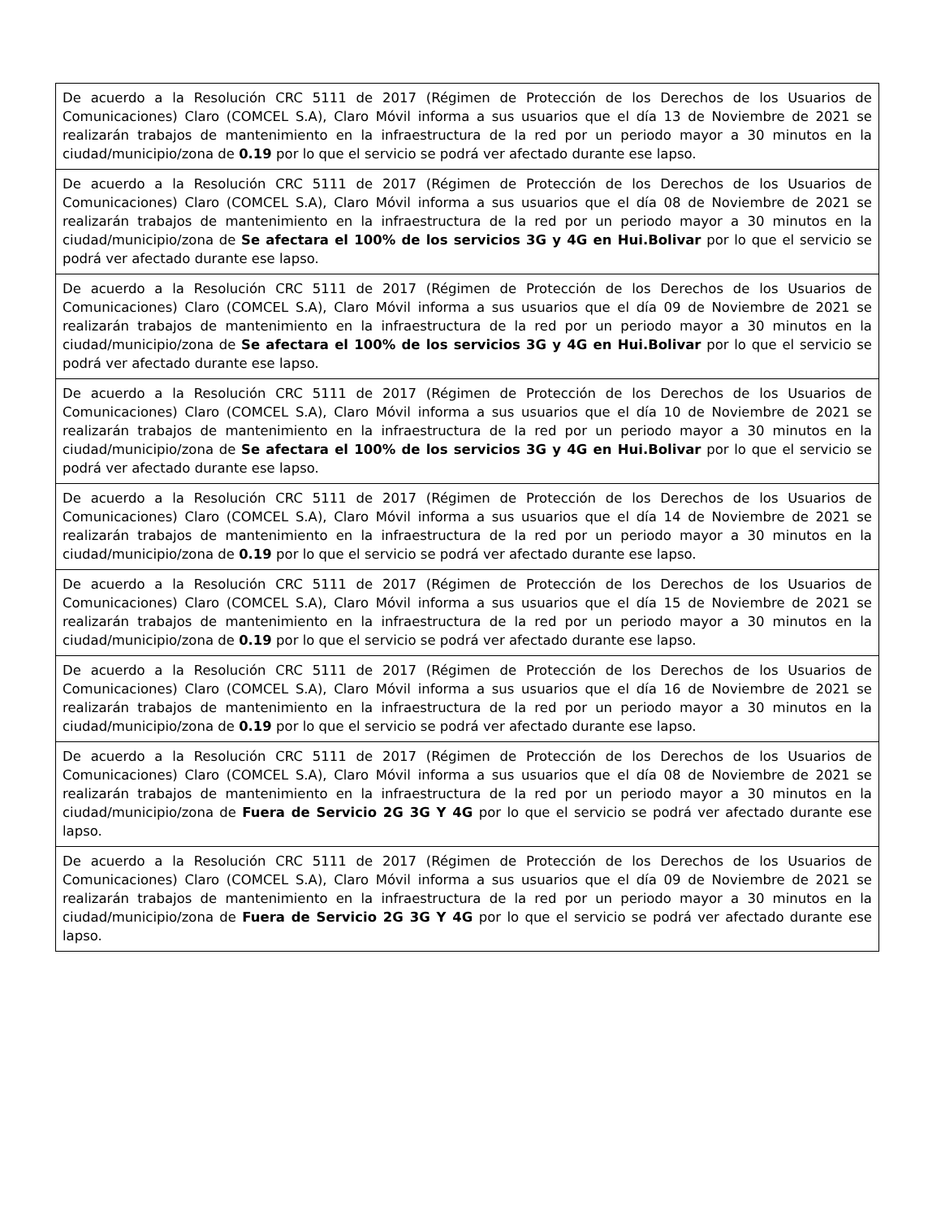| De acuerdo a la Resolución CRC 5111 de 2017 (Régimen de Protección de los Derechos de los Usuarios de Comunicaciones) Claro (COMCEL S.A), Claro Móvil informa a sus usuarios que el día 13 de Noviembre de 2021 se realizarán trabajos de mantenimiento en la infraestructura de la red por un periodo mayor a 30 minutos en la ciudad/municipio/zona de 0.19 por lo que el servicio se podrá ver afectado durante ese lapso. |
| De acuerdo a la Resolución CRC 5111 de 2017 (Régimen de Protección de los Derechos de los Usuarios de Comunicaciones) Claro (COMCEL S.A), Claro Móvil informa a sus usuarios que el día 08 de Noviembre de 2021 se realizarán trabajos de mantenimiento en la infraestructura de la red por un periodo mayor a 30 minutos en la ciudad/municipio/zona de Se afectara el 100% de los servicios 3G y 4G en Hui.Bolivar por lo que el servicio se podrá ver afectado durante ese lapso. |
| De acuerdo a la Resolución CRC 5111 de 2017 (Régimen de Protección de los Derechos de los Usuarios de Comunicaciones) Claro (COMCEL S.A), Claro Móvil informa a sus usuarios que el día 09 de Noviembre de 2021 se realizarán trabajos de mantenimiento en la infraestructura de la red por un periodo mayor a 30 minutos en la ciudad/municipio/zona de Se afectara el 100% de los servicios 3G y 4G en Hui.Bolivar por lo que el servicio se podrá ver afectado durante ese lapso. |
| De acuerdo a la Resolución CRC 5111 de 2017 (Régimen de Protección de los Derechos de los Usuarios de Comunicaciones) Claro (COMCEL S.A), Claro Móvil informa a sus usuarios que el día 10 de Noviembre de 2021 se realizarán trabajos de mantenimiento en la infraestructura de la red por un periodo mayor a 30 minutos en la ciudad/municipio/zona de Se afectara el 100% de los servicios 3G y 4G en Hui.Bolivar por lo que el servicio se podrá ver afectado durante ese lapso. |
| De acuerdo a la Resolución CRC 5111 de 2017 (Régimen de Protección de los Derechos de los Usuarios de Comunicaciones) Claro (COMCEL S.A), Claro Móvil informa a sus usuarios que el día 14 de Noviembre de 2021 se realizarán trabajos de mantenimiento en la infraestructura de la red por un periodo mayor a 30 minutos en la ciudad/municipio/zona de 0.19 por lo que el servicio se podrá ver afectado durante ese lapso. |
| De acuerdo a la Resolución CRC 5111 de 2017 (Régimen de Protección de los Derechos de los Usuarios de Comunicaciones) Claro (COMCEL S.A), Claro Móvil informa a sus usuarios que el día 15 de Noviembre de 2021 se realizarán trabajos de mantenimiento en la infraestructura de la red por un periodo mayor a 30 minutos en la ciudad/municipio/zona de 0.19 por lo que el servicio se podrá ver afectado durante ese lapso. |
| De acuerdo a la Resolución CRC 5111 de 2017 (Régimen de Protección de los Derechos de los Usuarios de Comunicaciones) Claro (COMCEL S.A), Claro Móvil informa a sus usuarios que el día 16 de Noviembre de 2021 se realizarán trabajos de mantenimiento en la infraestructura de la red por un periodo mayor a 30 minutos en la ciudad/municipio/zona de 0.19 por lo que el servicio se podrá ver afectado durante ese lapso. |
| De acuerdo a la Resolución CRC 5111 de 2017 (Régimen de Protección de los Derechos de los Usuarios de Comunicaciones) Claro (COMCEL S.A), Claro Móvil informa a sus usuarios que el día 08 de Noviembre de 2021 se realizarán trabajos de mantenimiento en la infraestructura de la red por un periodo mayor a 30 minutos en la ciudad/municipio/zona de Fuera de Servicio 2G 3G Y 4G por lo que el servicio se podrá ver afectado durante ese lapso. |
| De acuerdo a la Resolución CRC 5111 de 2017 (Régimen de Protección de los Derechos de los Usuarios de Comunicaciones) Claro (COMCEL S.A), Claro Móvil informa a sus usuarios que el día 09 de Noviembre de 2021 se realizarán trabajos de mantenimiento en la infraestructura de la red por un periodo mayor a 30 minutos en la ciudad/municipio/zona de Fuera de Servicio 2G 3G Y 4G por lo que el servicio se podrá ver afectado durante ese lapso. |